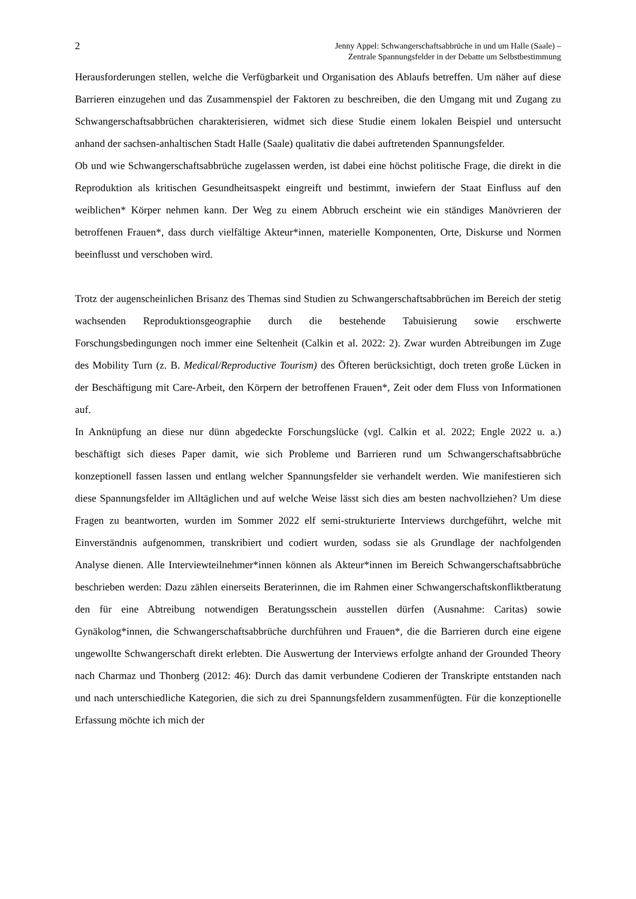2 Jenny Appel: Schwangerschaftsabbrüche in und um Halle (Saale) –
Zentrale Spannungsfelder in der Debatte um Selbstbestimmung
Herausforderungen stellen, welche die Verfügbarkeit und Organisation des Ablaufs betreffen. Um näher auf diese Barrieren einzugehen und das Zusammenspiel der Faktoren zu beschreiben, die den Umgang mit und Zugang zu Schwangerschaftsabbrüchen charakterisieren, widmet sich diese Studie einem lokalen Beispiel und untersucht anhand der sachsen-anhaltischen Stadt Halle (Saale) qualitativ die dabei auftretenden Spannungsfelder.
Ob und wie Schwangerschaftsabbrüche zugelassen werden, ist dabei eine höchst politische Frage, die direkt in die Reproduktion als kritischen Gesundheitsaspekt eingreift und bestimmt, inwiefern der Staat Einfluss auf den weiblichen* Körper nehmen kann. Der Weg zu einem Abbruch erscheint wie ein ständiges Manövrieren der betroffenen Frauen*, dass durch vielfältige Akteur*innen, materielle Komponenten, Orte, Diskurse und Normen beeinflusst und verschoben wird.
Trotz der augenscheinlichen Brisanz des Themas sind Studien zu Schwangerschaftsabbrüchen im Bereich der stetig wachsenden Reproduktionsgeographie durch die bestehende Tabuisierung sowie erschwerte Forschungsbedingungen noch immer eine Seltenheit (Calkin et al. 2022: 2). Zwar wurden Abtreibungen im Zuge des Mobility Turn (z. B. Medical/Reproductive Tourism) des Öfteren berücksichtigt, doch treten große Lücken in der Beschäftigung mit Care-Arbeit, den Körpern der betroffenen Frauen*, Zeit oder dem Fluss von Informationen auf.
In Anknüpfung an diese nur dünn abgedeckte Forschungslücke (vgl. Calkin et al. 2022; Engle 2022 u. a.) beschäftigt sich dieses Paper damit, wie sich Probleme und Barrieren rund um Schwangerschaftsabbrüche konzeptionell fassen lassen und entlang welcher Spannungsfelder sie verhandelt werden. Wie manifestieren sich diese Spannungsfelder im Alltäglichen und auf welche Weise lässt sich dies am besten nachvollziehen? Um diese Fragen zu beantworten, wurden im Sommer 2022 elf semi-strukturierte Interviews durchgeführt, welche mit Einverständnis aufgenommen, transkribiert und codiert wurden, sodass sie als Grundlage der nachfolgenden Analyse dienen. Alle Interviewteilnehmer*innen können als Akteur*innen im Bereich Schwangerschaftsabbrüche beschrieben werden: Dazu zählen einerseits Beraterinnen, die im Rahmen einer Schwangerschaftskonfliktberatung den für eine Abtreibung notwendigen Beratungsschein ausstellen dürfen (Ausnahme: Caritas) sowie Gynäkolog*innen, die Schwangerschaftsabbrüche durchführen und Frauen*, die die Barrieren durch eine eigene ungewollte Schwangerschaft direkt erlebten. Die Auswertung der Interviews erfolgte anhand der Grounded Theory nach Charmaz und Thonberg (2012: 46): Durch das damit verbundene Codieren der Transkripte entstanden nach und nach unterschiedliche Kategorien, die sich zu drei Spannungsfeldern zusammenfügten. Für die konzeptionelle Erfassung möchte ich mich der